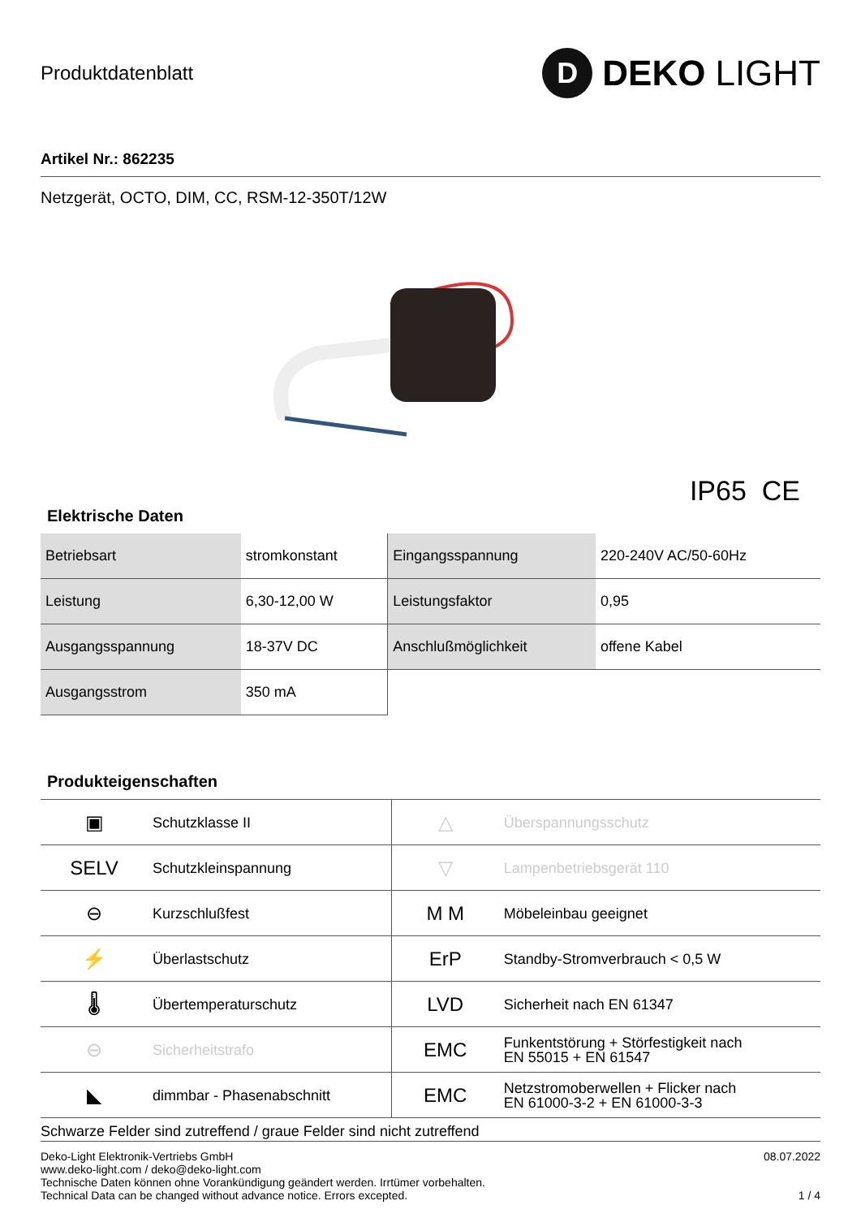Produktdatenblatt
D
DEKO LIGHT
Artikel Nr.: 862235
Netzgerät, OCTO, DIM, CC, RSM-12-350T/12W
IP65 CE
Elektrische Daten
| Betriebsart | stromkonstant | Eingangsspannung | 220-240V AC/50-60Hz |
| Leistung | 6,30-12,00 W | Leistungsfaktor | 0,95 |
| Ausgangsspannung | 18-37V DC | Anschlußmöglichkeit | offene Kabel |
| Ausgangsstrom | 350 mA | | |
Produkteigenschaften
| ▣ | Schutzklasse II | △ | Überspannungsschutz |
| SELV | Schutzkleinspannung | ▽ | Lampenbetriebsgerät 110 |
| ⊖ | Kurzschlußfest | M M | Möbeleinbau geeignet |
| ⚡ | Überlastschutz | ErP | Standby-Stromverbrauch < 0,5 W |
| 🌡 | Übertemperaturschutz | LVD | Sicherheit nach EN 61347 |
| ⊖ | Sicherheitstrafo | EMC | Funkentstörung + Störfestigkeit nach EN 55015 + EN 61547 |
| ◣ | dimmbar - Phasenabschnitt | EMC | Netzstromoberwellen + Flicker nach EN 61000-3-2 + EN 61000-3-3 |
Schwarze Felder sind zutreffend / graue Felder sind nicht zutreffend
Deko-Light Elektronik-Vertriebs GmbH
www.deko-light.com / deko@deko-light.com
Technische Daten können ohne Vorankündigung geändert werden. Irrtümer vorbehalten.
Technical Data can be changed without advance notice. Errors excepted.
08.07.2022
1 / 4